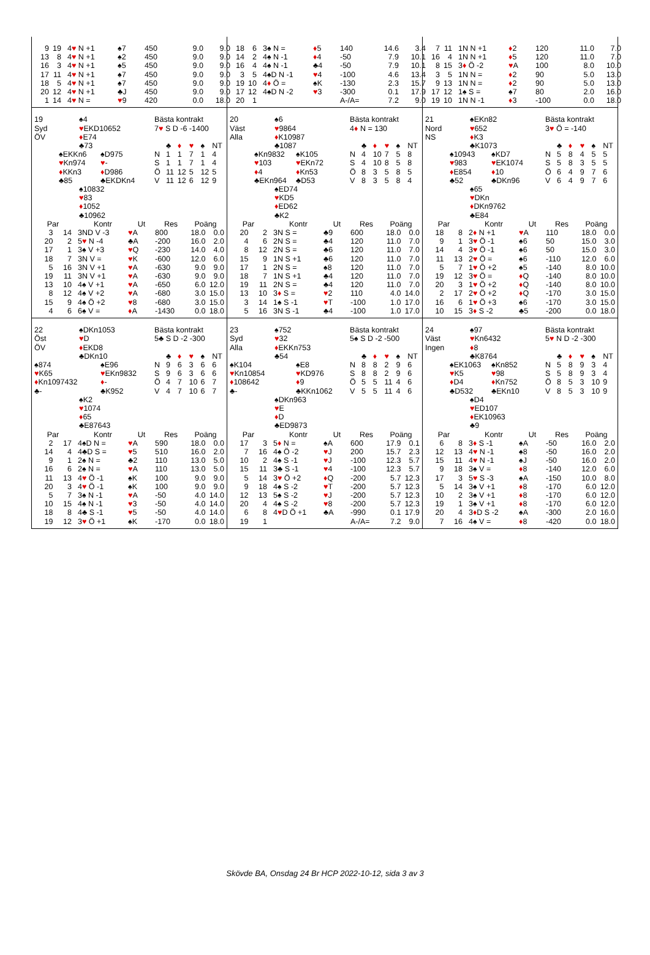| / 9 / 19 / 4 ♥ N +1 / ♠7 / 450 / 9.0 / 9.0 / / 13 / 8 / 4 ♥ N +1 / ♠2 / 450 / 9.0 / 9.0 / / 16 / 3 / 4 ♥ N +1 / ♠5 / 450 / 9.0 / 9.0 / / 17 / 11 / 4 ♥ N +1 / ♠7 / 450 / 9.0 / 9.0 / / 18 / 5 / 4 ♥ N +1 / ♠7 / 450 / 9.0 / 9.0 / / 20 / 12 / 4 ♥ N +1 / ♣J / 450 / 9.0 / 9.0 / / 1 / 14 / 4 ♥ N = / ♥ 9 / 420 / 0.0 / 18.0 / | / 18 / 6 / 3♠ N = / ♦ 5 / 140 / 14.6 / 3.4 / / 14 / 2 / 4♠ N -1 / ♦ 4 / -50 / 7.9 / 10.1 / / 16 / 4 / 4♠ N -1 / ♣4 / -50 / 7.9 / 10.1 / / 3 / 5 / 4♠D N -1 / ♥ 4 / -100 / 4.6 / 13.4 / / 19 / 10 / 4 ♦ Ö = / ♠K / -130 / 2.3 / 15.7 / / 17 / 12 / 4♠D N -2 / ♥ 3 / -300 / 0.1 / 17.9 / / 20 / 1 / / / A-/A= / 7.2 / 9.0 / | / 7 / 11 / 1N N +1 / ♦ 2 / 120 / 11.0 / 7.0 / / 16 / 4 / 1N N +1 / ♦ 5 / 120 / 11.0 / 7.0 / / 8 / 15 / 3 ♦ Ö -2 / ♥ A / 100 / 8.0 / 10.0 / / 3 / 5 / 1N N = / ♦ 2 / 90 / 5.0 / 13.0 / / 9 / 13 / 1N N = / ♦ 2 / 90 / 5.0 / 13.0 / / 17 / 12 / 1♠ S = / ♠7 / 80 / 2.0 / 16.0 / / 19 / 10 / 1N N -1 / ♦ 3 / -100 / 0.0 / 18.0 / |
| / 19 Syd ÖV / / ♠4 ♥ EKD10652 ♦ E74 ♣73 / / / / ♠EKKn6 ♥ Kn974 ♦ KKn3 ♣85 / / ♠D975 ♥ - ♦ D986 ♣EKDKn4 / / / / ♠10832 ♥ 83 ♦ 1052 ♣10962 / / Bästa kontrakt 7 ♥ S D -6 -1400 / / ♣ / ♦ / ♥ / ♠ / NT / / N / 1 / 1 / 7 / 1 / 4 / / S / 1 / 1 / 7 / 1 / 4 / / Ö / 11 / 12 / 5 / 12 / 5 / / V / 11 / 12 / 6 / 12 / 9 / / Par / / Kontr / Ut / Res / Poäng / / / --- / --- / --- / --- / --- / --- / --- / / 3 / 14 / 3ND V -3 / ♥ A / 800 / 18.0 / 0.0 / / 20 / 2 / 5 ♥ N -4 / ♣A / -200 / 16.0 / 2.0 / / 17 / 1 / 3♠ V +3 / ♥ Q / -230 / 14.0 / 4.0 / / 18 / 7 / 3N V = / ♥ K / -600 / 12.0 / 6.0 / / 5 / 16 / 3N V +1 / ♥ A / -630 / 9.0 / 9.0 / / 19 / 11 / 3N V +1 / ♥ A / -630 / 9.0 / 9.0 / / 13 / 10 / 4♠ V +1 / ♥ A / -650 / 6.0 / 12.0 / / 8 / 12 / 4♠ V +2 / ♥ A / -680 / 3.0 / 15.0 / / 15 / 9 / 4♠ Ö +2 / ♥ 8 / -680 / 3.0 / 15.0 / / 4 / 6 / 6♠ V = / ♦ A / -1430 / 0.0 / 18.0 / | / 20 Väst Alla / / ♠6 ♥ 9864 ♦ K10987 ♣1087 / / / / ♠Kn9832 ♥ 103 ♦ 4 ♣EKn964 / / ♠K105 ♥ EKn72 ♦ Kn53 ♣D53 / / / / ♠ED74 ♥ KD5 ♦ ED62 ♣K2 / / Bästa kontrakt 4 ♦ N = 130 / / ♣ / ♦ / ♥ / ♠ / NT / / N / 4 / 10 / 7 / 5 / 8 / / S / 4 / 10 / 8 / 5 / 8 / / Ö / 8 / 3 / 5 / 8 / 5 / / V / 8 / 3 / 5 / 8 / 4 / / Par / / Kontr / Ut / Res / Poäng / / / --- / --- / --- / --- / --- / --- / --- / / 20 / 2 / 3N S = / ♣9 / 600 / 18.0 / 0.0 / / 4 / 6 / 2N S = / ♣4 / 120 / 11.0 / 7.0 / / 8 / 12 / 2N S = / ♣6 / 120 / 11.0 / 7.0 / / 15 / 9 / 1N S +1 / ♣6 / 120 / 11.0 / 7.0 / / 17 / 1 / 2N S = / ♠8 / 120 / 11.0 / 7.0 / / 18 / 7 / 1N S +1 / ♣4 / 120 / 11.0 / 7.0 / / 19 / 11 / 2N S = / ♣4 / 120 / 11.0 / 7.0 / / 13 / 10 / 3 ♦ S = / ♥ 2 / 110 / 4.0 / 14.0 / / 3 / 14 / 1♠ S -1 / ♥ T / -100 / 1.0 / 17.0 / / 5 / 16 / 3N S -1 / ♣4 / -100 / 1.0 / 17.0 / | / 21 Nord NS / / ♠EKn82 ♥ 652 ♦ K3 ♣K1073 / / / / ♠10943 ♥ 983 ♦ E854 ♣52 / / ♠KD7 ♥ EK1074 ♦ 10 ♣DKn96 / / / / ♠65 ♥ DKn ♦ DKn9762 ♣E84 / / Bästa kontrakt 3 ♥ Ö = -140 / / ♣ / ♦ / ♥ / ♠ / NT / / N / 5 / 8 / 4 / 5 / 5 / / S / 5 / 8 / 3 / 5 / 5 / / Ö / 6 / 4 / 9 / 7 / 6 / / V / 6 / 4 / 9 / 7 / 6 / / Par / / Kontr / Ut / Res / Poäng / / / --- / --- / --- / --- / --- / --- / --- / / 18 / 8 / 2 ♦ N +1 / ♥ A / 110 / 18.0 / 0.0 / / 9 / 1 / 3 ♥ Ö -1 / ♠6 / 50 / 15.0 / 3.0 / / 14 / 4 / 3 ♥ Ö -1 / ♠6 / 50 / 15.0 / 3.0 / / 11 / 13 / 2 ♥ Ö = / ♠6 / -110 / 12.0 / 6.0 / / 5 / 7 / 1 ♥ Ö +2 / ♠5 / -140 / 8.0 / 10.0 / / 19 / 12 / 3 ♥ Ö = / ♦ Q / -140 / 8.0 / 10.0 / / 20 / 3 / 1 ♥ Ö +2 / ♦ Q / -140 / 8.0 / 10.0 / / 2 / 17 / 2 ♥ Ö +2 / ♦ Q / -170 / 3.0 / 15.0 / / 16 / 6 / 1 ♥ Ö +3 / ♠6 / -170 / 3.0 / 15.0 / / 10 / 15 / 3 ♦ S -2 / ♣5 / -200 / 0.0 / 18.0 / |
| / 22 Öst ÖV / ♠DKn1053 ♥ D ♦ EKD8 ♣DKn10 / / / ♠874 ♥ K65 ♦ Kn1097432 ♣- / / ♠E96 ♥ EKn9832 ♦ - ♣K952 / / / ♠K2 ♥ 1074 ♦ 65 ♣E87643 / / Bästa kontrakt 5♣ S D -2 -300 / / ♣ / ♦ / ♥ / ♠ / NT / / N / 9 / 6 / 3 / 6 / 6 / / S / 9 / 6 / 3 / 6 / 6 / / Ö / 4 / 7 / 10 / 6 / 7 / / V / 4 / 7 / 10 / 6 / 7 / / Par / / Kontr / Ut / Res / Poäng / / / --- / --- / --- / --- / --- / --- / --- / / 2 / 17 / 4♠D N = / ♥ A / 590 / 18.0 / 0.0 / / 14 / 4 / 4♣D S = / ♥ 5 / 510 / 16.0 / 2.0 / / 9 / 1 / 2♠ N = / ♣2 / 110 / 13.0 / 5.0 / / 16 / 6 / 2♠ N = / ♥ A / 110 / 13.0 / 5.0 / / 11 / 13 / 4 ♥ Ö -1 / ♠K / 100 / 9.0 / 9.0 / / 20 / 3 / 4 ♥ Ö -1 / ♠K / 100 / 9.0 / 9.0 / / 5 / 7 / 3♠ N -1 / ♥ A / -50 / 4.0 / 14.0 / / 10 / 15 / 4♠ N -1 / ♥ 3 / -50 / 4.0 / 14.0 / / 18 / 8 / 4♣ S -1 / ♥ 5 / -50 / 4.0 / 14.0 / / 19 / 12 / 3 ♥ Ö +1 / ♠K / -170 / 0.0 / 18.0 / | / 23 Syd Alla / ♠752 ♥ 32 ♦ EKKn753 ♣54 / / / ♠K104 ♥ Kn10854 ♦ 108642 ♣- / / ♠E8 ♥ KD976 ♦ 9 ♣KKn1062 / / / ♠DKn963 ♥ E ♦ D ♣ED9873 / / Bästa kontrakt 5♠ S D -2 -500 / / ♣ / ♦ / ♥ / ♠ / NT / / N / 8 / 8 / 2 / 9 / 6 / / S / 8 / 8 / 2 / 9 / 6 / / Ö / 5 / 5 / 11 / 4 / 6 / / V / 5 / 5 / 11 / 4 / 6 / / Par / / Kontr / Ut / Res / Poäng / / / --- / --- / --- / --- / --- / --- / --- / / 17 / 3 / 5 ♦ N = / ♠A / 600 / 17.9 / 0.1 / / 7 / 16 / 4♠ Ö -2 / ♥ J / 200 / 15.7 / 2.3 / / 10 / 2 / 4♠ S -1 / ♥ J / -100 / 12.3 / 5.7 / / 15 / 11 / 3♣ S -1 / ♥ 4 / -100 / 12.3 / 5.7 / / 5 / 14 / 3 ♥ Ö +2 / ♦ Q / -200 / 5.7 / 12.3 / / 9 / 18 / 4♠ S -2 / ♥ T / -200 / 5.7 / 12.3 / / 12 / 13 / 5♠ S -2 / ♥ J / -200 / 5.7 / 12.3 / / 20 / 4 / 4♠ S -2 / ♥ 8 / -200 / 5.7 / 12.3 / / 6 / 8 / 4 ♥ D Ö +1 / ♣A / -990 / 0.1 / 17.9 / / 19 / 1 / / / A-/A= / 7.2 / 9.0 / | / 24 Väst Ingen / / ♠97 ♥ Kn6432 ♦ 8 ♣K8764 / / / / ♠EK1063 ♥ K5 ♦ D4 ♣D532 / / ♠Kn852 ♥ 98 ♦ Kn752 ♣EKn10 / / / / ♠D4 ♥ ED107 ♦ EK10963 ♣9 / / Bästa kontrakt 5 ♥ N D -2 -300 / / ♣ / ♦ / ♥ / ♠ / NT / / N / 5 / 8 / 9 / 3 / 4 / / S / 5 / 8 / 9 / 3 / 4 / / Ö / 8 / 5 / 3 / 10 / 9 / / V / 8 / 5 / 3 / 10 / 9 / / Par / / Kontr / Ut / Res / Poäng / / / --- / --- / --- / --- / --- / --- / --- / / 6 / 8 / 3 ♦ S -1 / ♠A / -50 / 16.0 / 2.0 / / 12 / 13 / 4 ♥ N -1 / ♠8 / -50 / 16.0 / 2.0 / / 15 / 11 / 4 ♥ N -1 / ♠J / -50 / 16.0 / 2.0 / / 9 / 18 / 3♠ V = / ♦ 8 / -140 / 12.0 / 6.0 / / 17 / 3 / 5 ♥ S -3 / ♠A / -150 / 10.0 / 8.0 / / 5 / 14 / 3♠ V +1 / ♦ 8 / -170 / 6.0 / 12.0 / / 10 / 2 / 3♠ V +1 / ♦ 8 / -170 / 6.0 / 12.0 / / 19 / 1 / 3♠ V +1 / ♦ 8 / -170 / 6.0 / 12.0 / / 20 / 4 / 3 ♦ D S -2 / ♠A / -300 / 2.0 / 16.0 / / 7 / 16 / 4♠ V = / ♦ 8 / -420 / 0.0 / 18.0 / |
Skövde BA, Onsdag 24 Br HCP 2022-10-12, sida 3 av 3